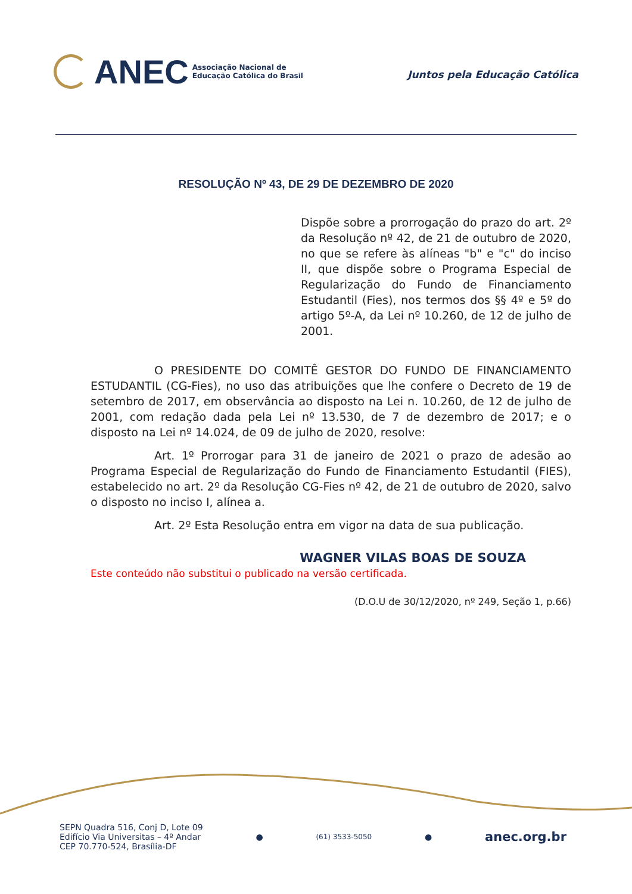ANEC
Associação Nacional de
Educação Católica do Brasil
Juntos pela Educação Católica
RESOLUÇÃO Nº 43, DE 29 DE DEZEMBRO DE 2020
Dispõe sobre a prorrogação do prazo do art. 2º da Resolução nº 42, de 21 de outubro de 2020, no que se refere às alíneas "b" e "c" do inciso II, que dispõe sobre o Programa Especial de Regularização do Fundo de Financiamento Estudantil (Fies), nos termos dos §§ 4º e 5º do artigo 5º-A, da Lei nº 10.260, de 12 de julho de 2001.
O PRESIDENTE DO COMITÊ GESTOR DO FUNDO DE FINANCIAMENTO ESTUDANTIL (CG-Fies), no uso das atribuições que lhe confere o Decreto de 19 de setembro de 2017, em observância ao disposto na Lei n. 10.260, de 12 de julho de 2001, com redação dada pela Lei nº 13.530, de 7 de dezembro de 2017; e o disposto na Lei nº 14.024, de 09 de julho de 2020, resolve:
Art. 1º Prorrogar para 31 de janeiro de 2021 o prazo de adesão ao Programa Especial de Regularização do Fundo de Financiamento Estudantil (FIES), estabelecido no art. 2º da Resolução CG-Fies nº 42, de 21 de outubro de 2020, salvo o disposto no inciso I, alínea a.
Art. 2º Esta Resolução entra em vigor na data de sua publicação.
WAGNER VILAS BOAS DE SOUZA
Este conteúdo não substitui o publicado na versão certificada.
(D.O.U de 30/12/2020, nº 249, Seção 1, p.66)
SEPN Quadra 516, Conj D, Lote 09
Edifício Via Universitas – 4º Andar
CEP 70.770-524, Brasília-DF
●
(61) 3533-5050
●
anec.org.br